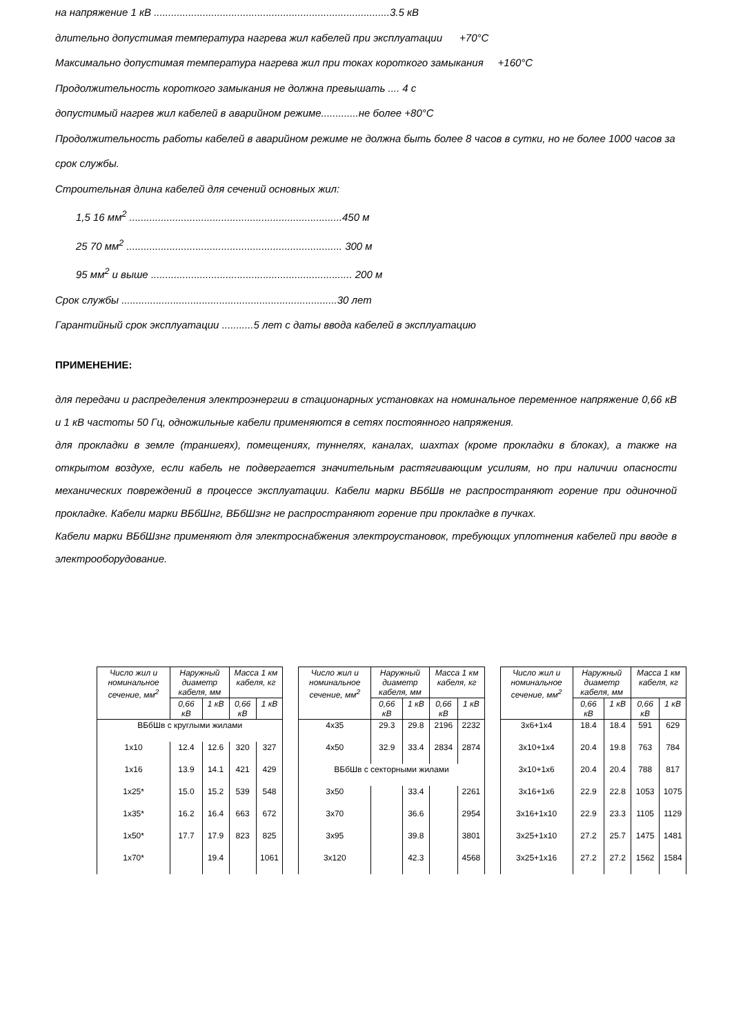на напряжение 1 кВ ..................................................................................3.5 кВ
длительно допустимая температура нагрева жил кабелей при эксплуатации +70°С
Максимально допустимая температура нагрева жил при токах короткого замыкания +160°С
Продолжительность короткого замыкания не должна превышать .... 4 с
допустимый нагрев жил кабелей в аварийном режиме.............не более +80°С
Продолжительность работы кабелей в аварийном режиме не должна быть более 8 часов в сутки, но не более 1000 часов за срок службы.
Строительная длина кабелей для сечений основных жил:
1,5 16 мм<sup>2</sup> ..........................................................................450 м
25 70 мм<sup>2</sup> ........................................................................... 300 м
95 мм<sup>2</sup> и выше ...................................................................... 200 м
Срок службы ...........................................................................30 лет
Гарантийный срок эксплуатации ...........5 лет с даты ввода кабелей в эксплуатацию
ПРИМЕНЕНИЕ:
для передачи и распределения электроэнергии в стационарных установках на номинальное переменное напряжение 0,66 кВ и 1 кВ частоты 50 Гц, одножильные кабели применяются в сетях постоянного напряжения.
для прокладки в земле (траншеях), помещениях, туннелях, каналах, шахтах (кроме прокладки в блоках), а также на открытом воздухе, если кабель не подвергается значительным растягивающим усилиям, но при наличии опасности механических повреждений в процессе эксплуатации. Кабели марки ВБбШв не распространяют горение при одиночной прокладке. Кабели марки ВБбШнг, ВБбШзнг не распространяют горение при прокладке в пучках.
Кабели марки ВБбШзнг применяют для электроснабжения электроустановок, требующих уплотнения кабелей при вводе в электрооборудование.
| Число жил и номинальное сечение, мм<sup>2</sup> | Наружный диаметр кабеля, мм | | Масса 1 км кабеля, кг | |
| --- | --- | --- | --- | --- |
| | 0,66 кВ | 1 кВ | 0,66 кВ | 1 кВ |
| ВБбШв с круглыми жилами | | | | |
| 1x10 | 12.4 | 12.6 | 320 | 327 |
| 1x16 | 13.9 | 14.1 | 421 | 429 |
| 1x25* | 15.0 | 15.2 | 539 | 548 |
| 1x35* | 16.2 | 16.4 | 663 | 672 |
| 1x50* | 17.7 | 17.9 | 823 | 825 |
| 1x70* | | 19.4 | | 1061 |
| Число жил и номинальное сечение, мм<sup>2</sup> | Наружный диаметр кабеля, мм | | Масса 1 км кабеля, кг | |
| --- | --- | --- | --- | --- |
| | 0,66 кВ | 1 кВ | 0,66 кВ | 1 кВ |
| 4x35 | 29.3 | 29.8 | 2196 | 2232 |
| 4x50 | 32.9 | 33.4 | 2834 | 2874 |
| ВБбШв с секторными жилами | | | | |
| 3x50 | | 33.4 | | 2261 |
| 3x70 | | 36.6 | | 2954 |
| 3x95 | | 39.8 | | 3801 |
| 3x120 | | 42.3 | | 4568 |
| Число жил и номинальное сечение, мм<sup>2</sup> | Наружный диаметр кабеля, мм | | Масса 1 км кабеля, кг | |
| --- | --- | --- | --- | --- |
| | 0,66 кВ | 1 кВ | 0,66 кВ | 1 кВ |
| 3x6+1x4 | 18.4 | 18.4 | 591 | 629 |
| 3x10+1x4 | 20.4 | 19.8 | 763 | 784 |
| 3x10+1x6 | 20.4 | 20.4 | 788 | 817 |
| 3x16+1x6 | 22.9 | 22.8 | 1053 | 1075 |
| 3x16+1x10 | 22.9 | 23.3 | 1105 | 1129 |
| 3x25+1x10 | 27.2 | 25.7 | 1475 | 1481 |
| 3x25+1x16 | 27.2 | 27.2 | 1562 | 1584 |